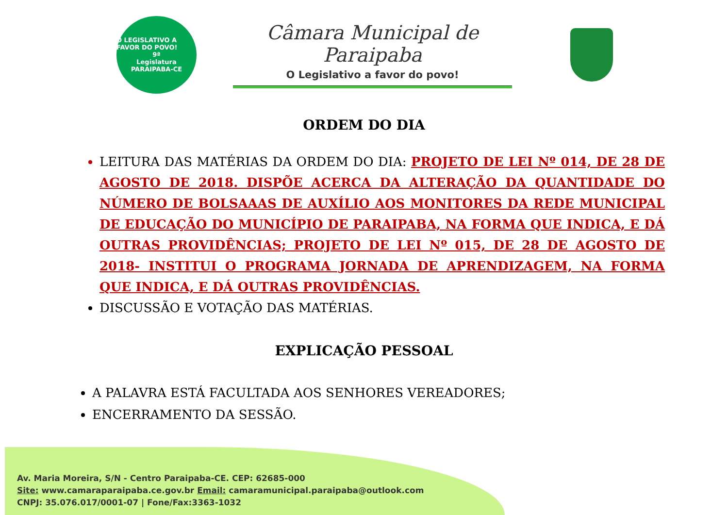O LEGISLATIVO A FAVOR DO POVO!
9ª
Legislatura
PARAIPABA-CE
Câmara Municipal de Paraipaba
O Legislativo a favor do povo!
ORDEM DO DIA
LEITURA DAS MATÉRIAS DA ORDEM DO DIA: PROJETO DE LEI Nº 014, DE 28 DE AGOSTO DE 2018. DISPÕE ACERCA DA ALTERAÇÃO DA QUANTIDADE DO NÚMERO DE BOLSAAAS DE AUXÍLIO AOS MONITORES DA REDE MUNICIPAL DE EDUCAÇÃO DO MUNICÍPIO DE PARAIPABA, NA FORMA QUE INDICA, E DÁ OUTRAS PROVIDÊNCIAS; PROJETO DE LEI Nº 015, DE 28 DE AGOSTO DE 2018- INSTITUI O PROGRAMA JORNADA DE APRENDIZAGEM, NA FORMA QUE INDICA, E DÁ OUTRAS PROVIDÊNCIAS.
DISCUSSÃO E VOTAÇÃO DAS MATÉRIAS.
EXPLICAÇÃO PESSOAL
A PALAVRA ESTÁ FACULTADA AOS SENHORES VEREADORES;
ENCERRAMENTO DA SESSÃO.
Av. Maria Moreira, S/N - Centro Paraipaba-CE. CEP: 62685-000
Site: www.camaraparaipaba.ce.gov.br Email: camaramunicipal.paraipaba@outlook.com
CNPJ: 35.076.017/0001-07 | Fone/Fax:3363-1032